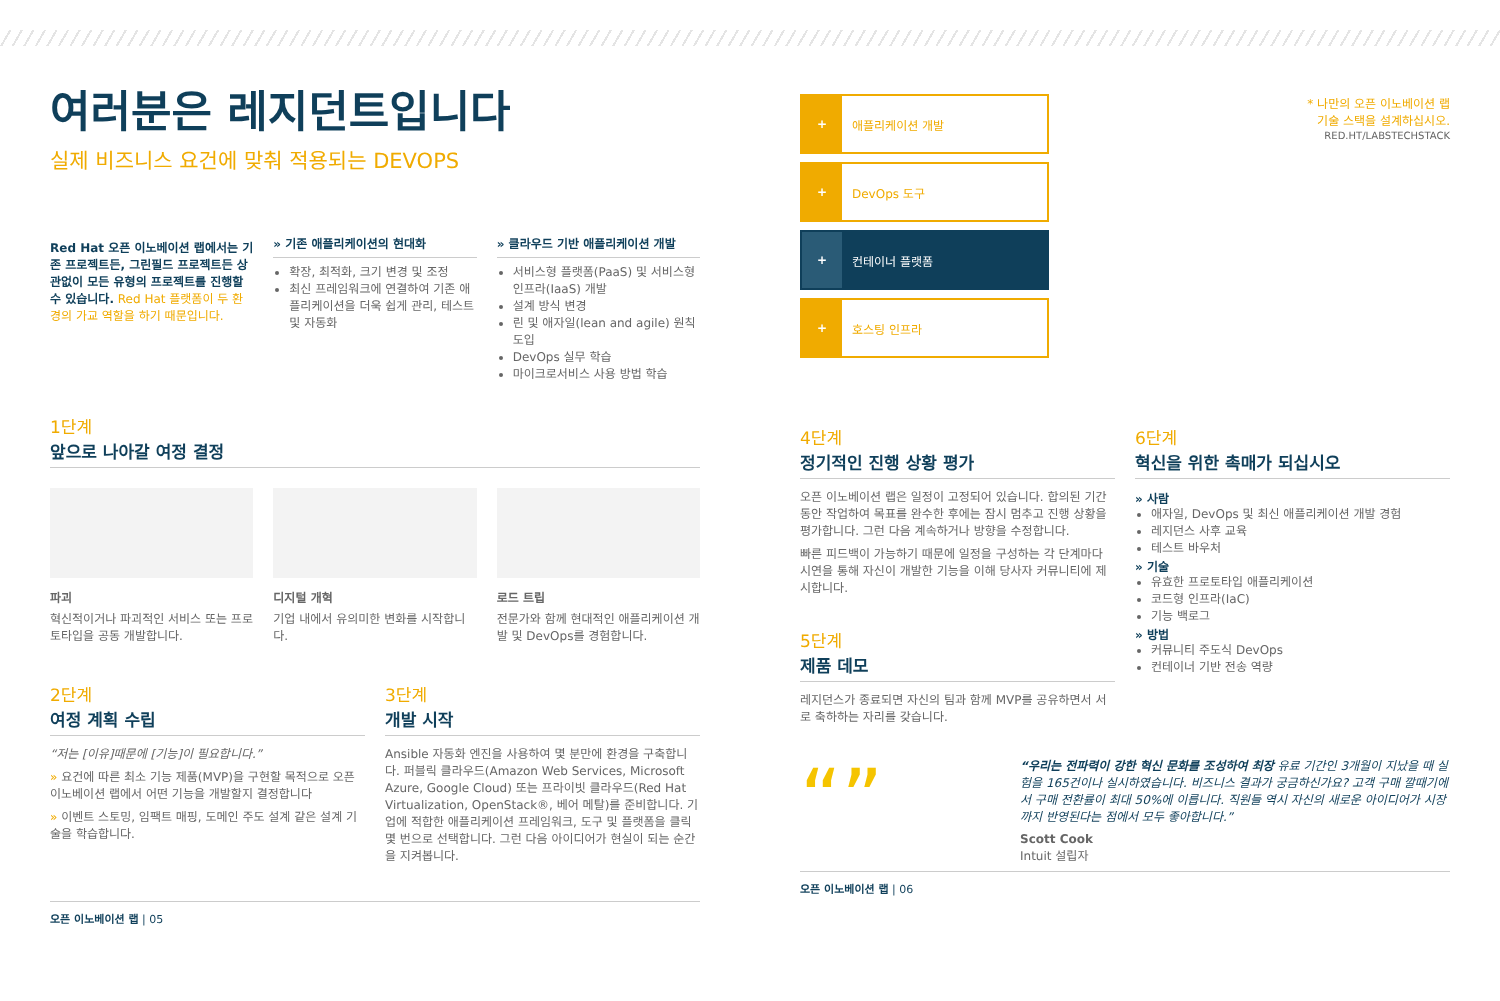여러분은 레지던트입니다
실제 비즈니스 요건에 맞춰 적용되는 DEVOPS
Red Hat 오픈 이노베이션 랩에서는 기존 프로젝트든, 그린필드 프로젝트든 상관없이 모든 유형의 프로젝트를 진행할 수 있습니다. Red Hat 플랫폼이 두 환경의 가교 역할을 하기 때문입니다.
» 기존 애플리케이션의 현대화
확장, 최적화, 크기 변경 및 조정
최신 프레임워크에 연결하여 기존 애플리케이션을 더욱 쉽게 관리, 테스트 및 자동화
» 클라우드 기반 애플리케이션 개발
서비스형 플랫폼(PaaS) 및 서비스형 인프라(IaaS) 개발
설계 방식 변경
린 및 애자일(lean and agile) 원칙 도입
DevOps 실무 학습
마이크로서비스 사용 방법 학습
1단계
앞으로 나아갈 여정 결정
파괴
혁신적이거나 파괴적인 서비스 또는 프로토타입을 공동 개발합니다.
디지털 개혁
기업 내에서 유의미한 변화를 시작합니다.
로드 트립
전문가와 함께 현대적인 애플리케이션 개발 및 DevOps를 경험합니다.
2단계
여정 계획 수립
“저는 [이유]때문에 [기능]이 필요합니다.”
» 요건에 따른 최소 기능 제품(MVP)을 구현할 목적으로 오픈 이노베이션 랩에서 어떤 기능을 개발할지 결정합니다
» 이벤트 스토밍, 임팩트 매핑, 도메인 주도 설계 같은 설계 기술을 학습합니다.
3단계
개발 시작
Ansible 자동화 엔진을 사용하여 몇 분만에 환경을 구축합니다. 퍼블릭 클라우드(Amazon Web Services, Microsoft Azure, Google Cloud) 또는 프라이빗 클라우드(Red Hat Virtualization, OpenStack®, 베어 메탈)를 준비합니다. 기업에 적합한 애플리케이션 프레임워크, 도구 및 플랫폼을 클릭 몇 번으로 선택합니다. 그런 다음 아이디어가 현실이 되는 순간을 지켜봅니다.
오픈 이노베이션 랩 | 05
+ 애플리케이션 개발
+ DevOps 도구
+ 컨테이너 플랫폼
+ 호스팅 인프라
* 나만의 오픈 이노베이션 랩
기술 스택을 설계하십시오.
RED.HT/LABSTECHSTACK
4단계
정기적인 진행 상황 평가
오픈 이노베이션 랩은 일정이 고정되어 있습니다. 합의된 기간 동안 작업하여 목표를 완수한 후에는 잠시 멈추고 진행 상황을 평가합니다. 그런 다음 계속하거나 방향을 수정합니다.
빠른 피드백이 가능하기 때문에 일정을 구성하는 각 단계마다 시연을 통해 자신이 개발한 기능을 이해 당사자 커뮤니티에 제시합니다.
5단계
제품 데모
레지던스가 종료되면 자신의 팀과 함께 MVP를 공유하면서 서로 축하하는 자리를 갖습니다.
6단계
혁신을 위한 촉매가 되십시오
» 사람
애자일, DevOps 및 최신 애플리케이션 개발 경험
레지던스 사후 교육
테스트 바우처
» 기술
유효한 프로토타입 애플리케이션
코드형 인프라(IaC)
기능 백로그
» 방법
커뮤니티 주도식 DevOps
컨테이너 기반 전송 역량
“”
“우리는 전파력이 강한 혁신 문화를 조성하여 최장 유료 기간인 3개월이 지났을 때 실험을 165건이나 실시하였습니다. 비즈니스 결과가 궁금하신가요? 고객 구매 깔때기에서 구매 전환률이 최대 50%에 이릅니다. 직원들 역시 자신의 새로운 아이디어가 시장까지 반영된다는 점에서 모두 좋아합니다.”
Scott Cook
Intuit 설립자
오픈 이노베이션 랩 | 06